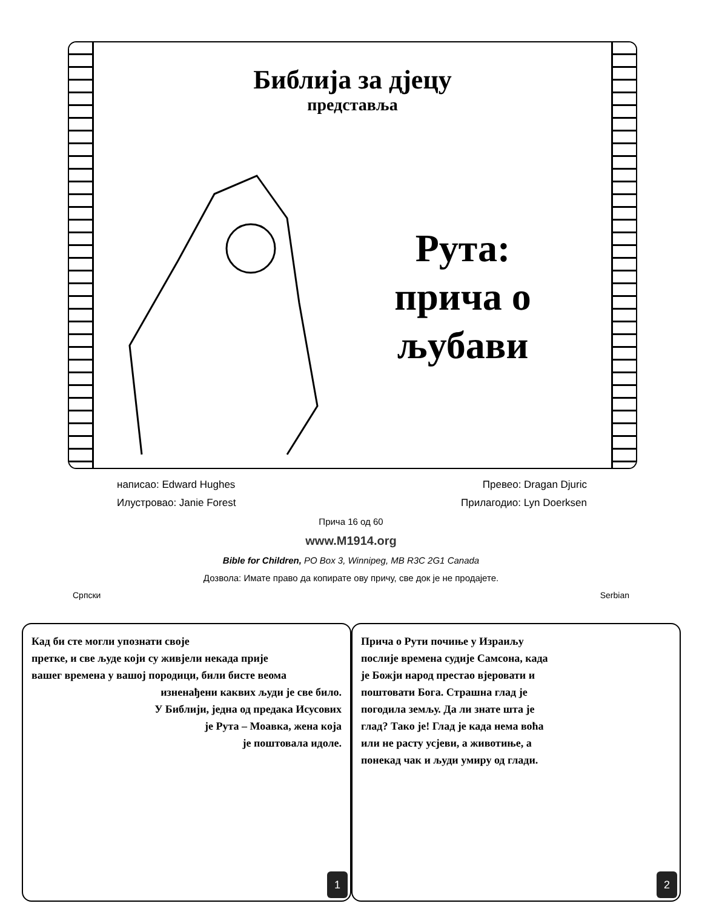Библија за дјецу
представља
Рута: прича о љубави
написао: Edward Hughes Превео: Dragan Djuric
Илустровао: Janie Forest Прилагодио: Lyn Doerksen
Прича 16 од 60
www.M1914.org
Bible for Children, PO Box 3, Winnipeg, MB R3C 2G1 Canada
Дозвола: Имате право да копирате ову причу, све док је не продајете.
Српски Serbian
Кад би сте могли упознати своје
претке, и све људе који су живјели некада прије
вашег времена у вашој породици, били бисте веома
изненађени каквих људи је све било.
У Библији, једна од предака Исусових
је Рута – Моавка, жена која
је поштовала идоле.
1
Прича о Рути почиње у Израиљу
послије времена судије Самсона, када
је Божји народ престао вјеровати и
поштовати Бога. Страшна глад је
погодила земљу. Да ли знате шта је
глад? Тако је! Глад је када нема воћа
или не расту усјеви, а животиње, а
понекад чак и људи умиру од глади.
2